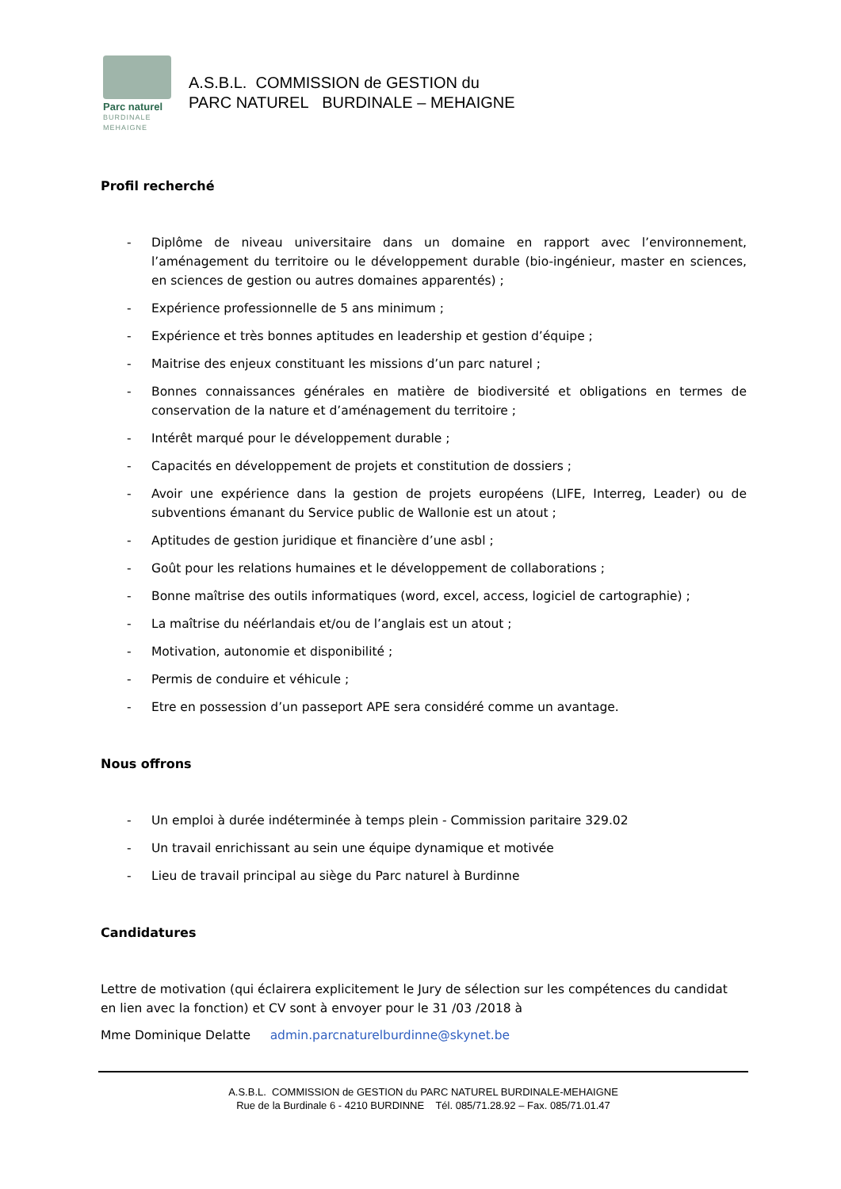Parc naturel
BURDINALE
MEHAIGNE
A.S.B.L. COMMISSION de GESTION du
PARC NATUREL BURDINALE – MEHAIGNE
Profil recherché
- Diplôme de niveau universitaire dans un domaine en rapport avec l’environnement, l’aménagement du territoire ou le développement durable (bio-ingénieur, master en sciences, en sciences de gestion ou autres domaines apparentés) ;
- Expérience professionnelle de 5 ans minimum ;
- Expérience et très bonnes aptitudes en leadership et gestion d’équipe ;
- Maitrise des enjeux constituant les missions d’un parc naturel ;
- Bonnes connaissances générales en matière de biodiversité et obligations en termes de conservation de la nature et d’aménagement du territoire ;
- Intérêt marqué pour le développement durable ;
- Capacités en développement de projets et constitution de dossiers ;
- Avoir une expérience dans la gestion de projets européens (LIFE, Interreg, Leader) ou de subventions émanant du Service public de Wallonie est un atout ;
- Aptitudes de gestion juridique et financière d’une asbl ;
- Goût pour les relations humaines et le développement de collaborations ;
- Bonne maîtrise des outils informatiques (word, excel, access, logiciel de cartographie) ;
- La maîtrise du néérlandais et/ou de l’anglais est un atout ;
- Motivation, autonomie et disponibilité ;
- Permis de conduire et véhicule ;
- Etre en possession d’un passeport APE sera considéré comme un avantage.
Nous offrons
- Un emploi à durée indéterminée à temps plein - Commission paritaire 329.02
- Un travail enrichissant au sein une équipe dynamique et motivée
- Lieu de travail principal au siège du Parc naturel à Burdinne
Candidatures
Lettre de motivation (qui éclairera explicitement le Jury de sélection sur les compétences du candidat en lien avec la fonction) et CV sont à envoyer pour le 31 /03 /2018 à
Mme Dominique Delatte admin.parcnaturelburdinne@skynet.be
A.S.B.L. COMMISSION de GESTION du PARC NATUREL BURDINALE-MEHAIGNE
Rue de la Burdinale 6 - 4210 BURDINNE Tél. 085/71.28.92 – Fax. 085/71.01.47